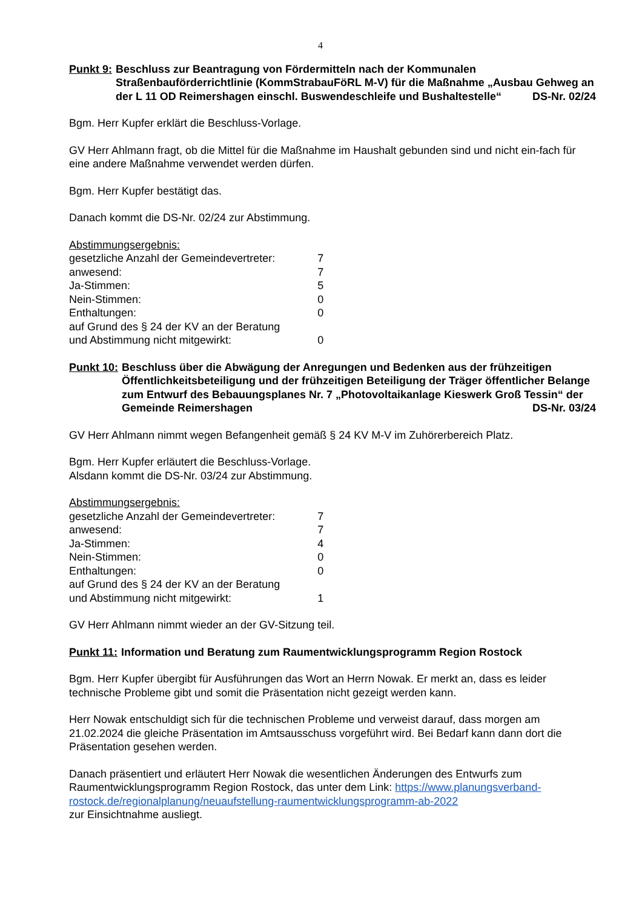4
Punkt 9: Beschluss zur Beantragung von Fördermitteln nach der Kommunalen Straßenbauförderrichtlinie (KommStrabauFöRL M-V) für die Maßnahme „Ausbau Gehweg an der L 11 OD Reimershagen einschl. Buswendeschleife und Bushaltestelle“ DS-Nr. 02/24
Bgm. Herr Kupfer erklärt die Beschluss-Vorlage.
GV Herr Ahlmann fragt, ob die Mittel für die Maßnahme im Haushalt gebunden sind und nicht ein-fach für eine andere Maßnahme verwendet werden dürfen.
Bgm. Herr Kupfer bestätigt das.
Danach kommt die DS-Nr. 02/24 zur Abstimmung.
Abstimmungsergebnis:
| gesetzliche Anzahl der Gemeindevertreter: | 7 |
| anwesend: | 7 |
| Ja-Stimmen: | 5 |
| Nein-Stimmen: | 0 |
| Enthaltungen: | 0 |
| auf Grund des § 24 der KV an der Beratung und Abstimmung nicht mitgewirkt: | 0 |
Punkt 10: Beschluss über die Abwägung der Anregungen und Bedenken aus der frühzeitigen Öffentlichkeitsbeteiligung und der frühzeitigen Beteiligung der Träger öffentlicher Belange zum Entwurf des Bebauungsplanes Nr. 7 „Photovoltaikanlage Kieswerk Groß Tessin“ der Gemeinde Reimershagen DS-Nr. 03/24
GV Herr Ahlmann nimmt wegen Befangenheit gemäß § 24 KV M-V im Zuhörerbereich Platz.
Bgm. Herr Kupfer erläutert die Beschluss-Vorlage.
Alsdann kommt die DS-Nr. 03/24 zur Abstimmung.
Abstimmungsergebnis:
| gesetzliche Anzahl der Gemeindevertreter: | 7 |
| anwesend: | 7 |
| Ja-Stimmen: | 4 |
| Nein-Stimmen: | 0 |
| Enthaltungen: | 0 |
| auf Grund des § 24 der KV an der Beratung und Abstimmung nicht mitgewirkt: | 1 |
GV Herr Ahlmann nimmt wieder an der GV-Sitzung teil.
Punkt 11: Information und Beratung zum Raumentwicklungsprogramm Region Rostock
Bgm. Herr Kupfer übergibt für Ausführungen das Wort an Herrn Nowak. Er merkt an, dass es leider technische Probleme gibt und somit die Präsentation nicht gezeigt werden kann.
Herr Nowak entschuldigt sich für die technischen Probleme und verweist darauf, dass morgen am 21.02.2024 die gleiche Präsentation im Amtsausschuss vorgeführt wird. Bei Bedarf kann dann dort die Präsentation gesehen werden.
Danach präsentiert und erläutert Herr Nowak die wesentlichen Änderungen des Entwurfs zum Raumentwicklungsprogramm Region Rostock, das unter dem Link: https://www.planungsverband-rostock.de/regionalplanung/neuaufstellung-raumentwicklungsprogramm-ab-2022
zur Einsichtnahme ausliegt.